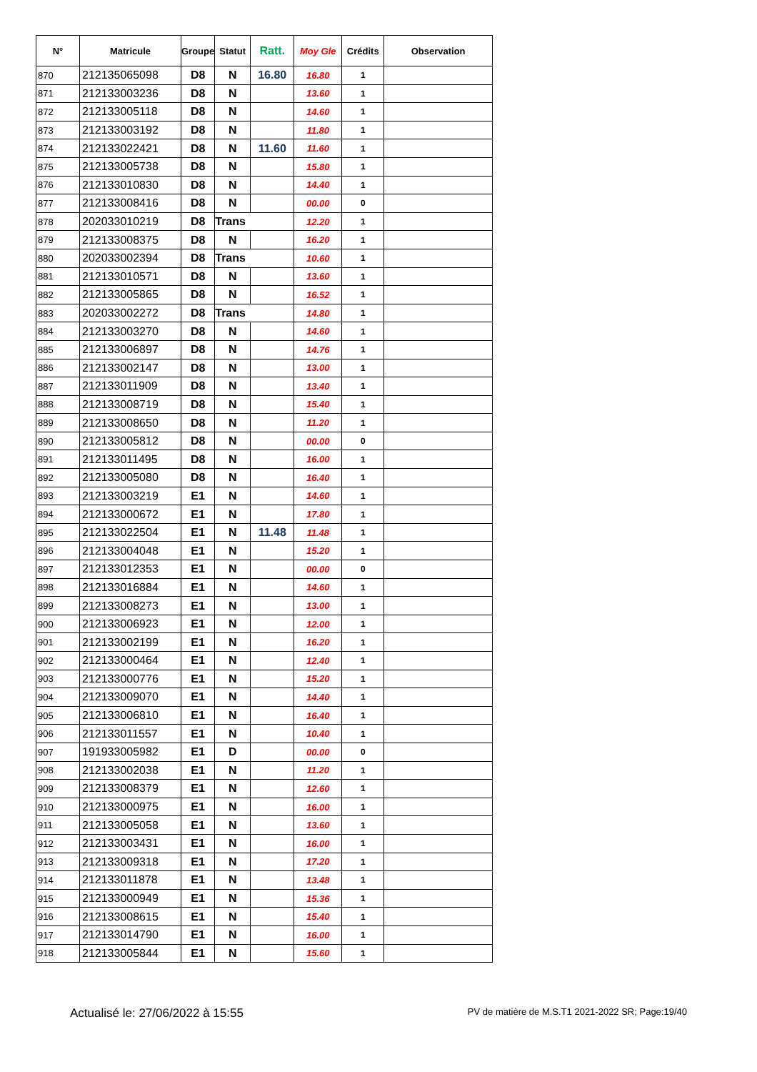| N° | Matricule | Groupe | Statut | Ratt. | Moy Gle | Crédits | Observation |
| --- | --- | --- | --- | --- | --- | --- | --- |
| 870 | 212135065098 | D8 | N | 16.80 | 16.80 | 1 | |
| 871 | 212133003236 | D8 | N | | 13.60 | 1 | |
| 872 | 212133005118 | D8 | N | | 14.60 | 1 | |
| 873 | 212133003192 | D8 | N | | 11.80 | 1 | |
| 874 | 212133022421 | D8 | N | 11.60 | 11.60 | 1 | |
| 875 | 212133005738 | D8 | N | | 15.80 | 1 | |
| 876 | 212133010830 | D8 | N | | 14.40 | 1 | |
| 877 | 212133008416 | D8 | N | | 00.00 | 0 | |
| 878 | 202033010219 | D8 | Trans | | 12.20 | 1 | |
| 879 | 212133008375 | D8 | N | | 16.20 | 1 | |
| 880 | 202033002394 | D8 | Trans | | 10.60 | 1 | |
| 881 | 212133010571 | D8 | N | | 13.60 | 1 | |
| 882 | 212133005865 | D8 | N | | 16.52 | 1 | |
| 883 | 202033002272 | D8 | Trans | | 14.80 | 1 | |
| 884 | 212133003270 | D8 | N | | 14.60 | 1 | |
| 885 | 212133006897 | D8 | N | | 14.76 | 1 | |
| 886 | 212133002147 | D8 | N | | 13.00 | 1 | |
| 887 | 212133011909 | D8 | N | | 13.40 | 1 | |
| 888 | 212133008719 | D8 | N | | 15.40 | 1 | |
| 889 | 212133008650 | D8 | N | | 11.20 | 1 | |
| 890 | 212133005812 | D8 | N | | 00.00 | 0 | |
| 891 | 212133011495 | D8 | N | | 16.00 | 1 | |
| 892 | 212133005080 | D8 | N | | 16.40 | 1 | |
| 893 | 212133003219 | E1 | N | | 14.60 | 1 | |
| 894 | 212133000672 | E1 | N | | 17.80 | 1 | |
| 895 | 212133022504 | E1 | N | 11.48 | 11.48 | 1 | |
| 896 | 212133004048 | E1 | N | | 15.20 | 1 | |
| 897 | 212133012353 | E1 | N | | 00.00 | 0 | |
| 898 | 212133016884 | E1 | N | | 14.60 | 1 | |
| 899 | 212133008273 | E1 | N | | 13.00 | 1 | |
| 900 | 212133006923 | E1 | N | | 12.00 | 1 | |
| 901 | 212133002199 | E1 | N | | 16.20 | 1 | |
| 902 | 212133000464 | E1 | N | | 12.40 | 1 | |
| 903 | 212133000776 | E1 | N | | 15.20 | 1 | |
| 904 | 212133009070 | E1 | N | | 14.40 | 1 | |
| 905 | 212133006810 | E1 | N | | 16.40 | 1 | |
| 906 | 212133011557 | E1 | N | | 10.40 | 1 | |
| 907 | 191933005982 | E1 | D | | 00.00 | 0 | |
| 908 | 212133002038 | E1 | N | | 11.20 | 1 | |
| 909 | 212133008379 | E1 | N | | 12.60 | 1 | |
| 910 | 212133000975 | E1 | N | | 16.00 | 1 | |
| 911 | 212133005058 | E1 | N | | 13.60 | 1 | |
| 912 | 212133003431 | E1 | N | | 16.00 | 1 | |
| 913 | 212133009318 | E1 | N | | 17.20 | 1 | |
| 914 | 212133011878 | E1 | N | | 13.48 | 1 | |
| 915 | 212133000949 | E1 | N | | 15.36 | 1 | |
| 916 | 212133008615 | E1 | N | | 15.40 | 1 | |
| 917 | 212133014790 | E1 | N | | 16.00 | 1 | |
| 918 | 212133005844 | E1 | N | | 15.60 | 1 | |
Actualisé le: 27/06/2022 à 15:55 PV de matière de M.S.T1 2021-2022 SR; Page:19/40